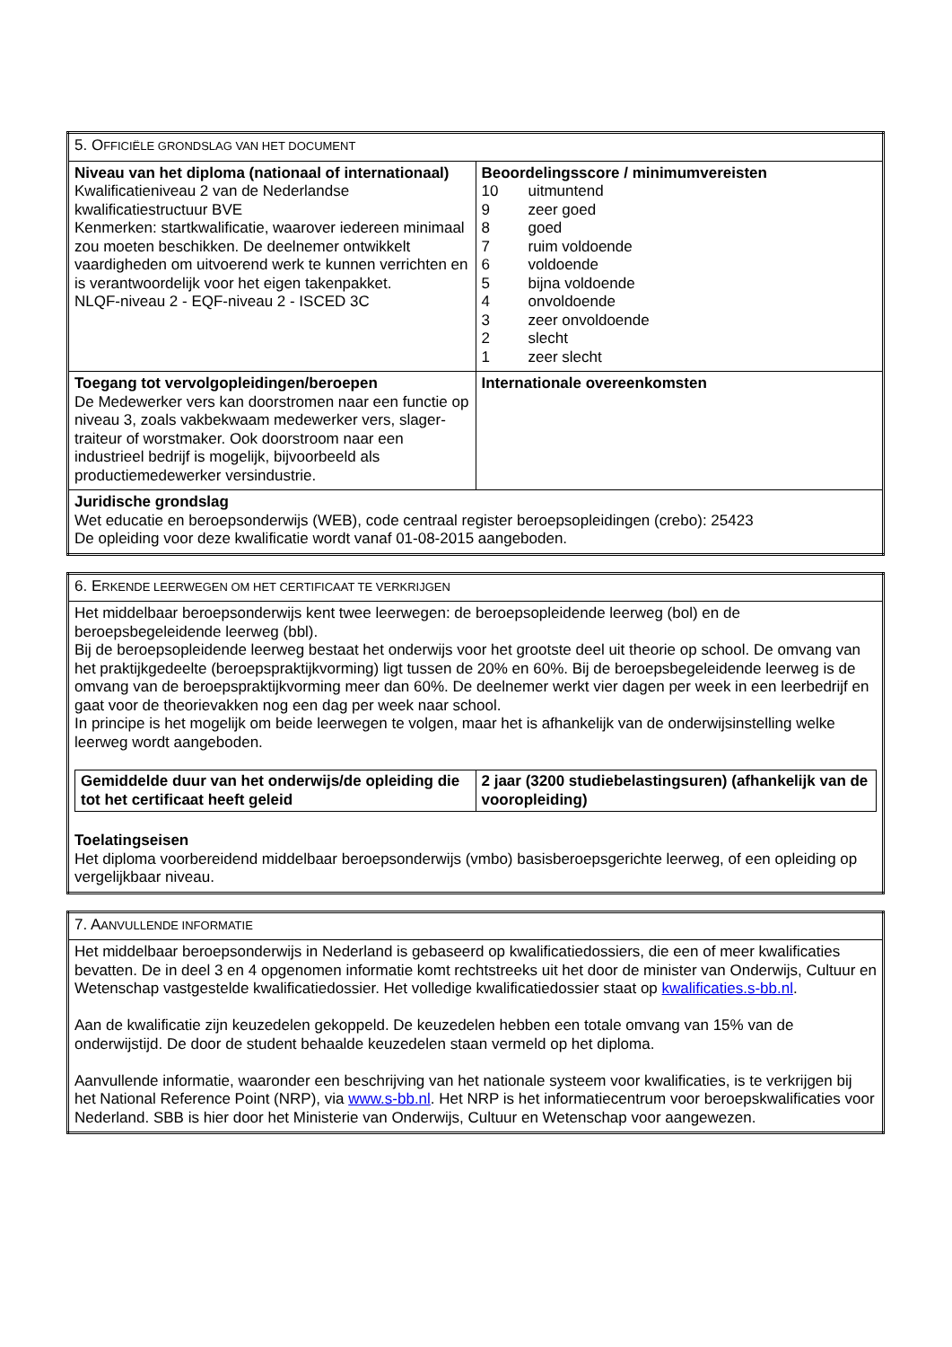| 5. O FFICIËLE GRONDSLAG VAN HET DOCUMENT | |
| --- | --- |
| Niveau van het diploma (nationaal of internationaal) Kwalificatieniveau 2 van de Nederlandse kwalificatiestructuur BVE Kenmerken: startkwalificatie, waarover iedereen minimaal zou moeten beschikken. De deelnemer ontwikkelt vaardigheden om uitvoerend werk te kunnen verrichten en is verantwoordelijk voor het eigen takenpakket. NLQF-niveau 2 - EQF-niveau 2 - ISCED 3C | Beoordelingsscore / minimumvereisten 10 uitmuntend 9 zeer goed 8 goed 7 ruim voldoende 6 voldoende 5 bijna voldoende 4 onvoldoende 3 zeer onvoldoende 2 slecht 1 zeer slecht |
| Toegang tot vervolgopleidingen/beroepen De Medewerker vers kan doorstromen naar een functie op niveau 3, zoals vakbekwaam medewerker vers, slager-traiteur of worstmaker. Ook doorstroom naar een industrieel bedrijf is mogelijk, bijvoorbeeld als productiemedewerker versindustrie. | Internationale overeenkomsten |
| Juridische grondslag Wet educatie en beroepsonderwijs (WEB), code centraal register beroepsopleidingen (crebo): 25423 De opleiding voor deze kwalificatie wordt vanaf 01-08-2015 aangeboden. | |
| 6. E RKENDE LEERWEGEN OM HET CERTIFICAAT TE VERKRIJGEN |
| --- |
| Het middelbaar beroepsonderwijs kent twee leerwegen: de beroepsopleidende leerweg (bol) en de beroepsbegeleidende leerweg (bbl). Bij de beroepsopleidende leerweg bestaat het onderwijs voor het grootste deel uit theorie op school. De omvang van het praktijkgedeelte (beroepspraktijkvorming) ligt tussen de 20% en 60%. Bij de beroepsbegeleidende leerweg is de omvang van de beroepspraktijkvorming meer dan 60%. De deelnemer werkt vier dagen per week in een leerbedrijf en gaat voor de theorievakken nog een dag per week naar school. In principe is het mogelijk om beide leerwegen te volgen, maar het is afhankelijk van de onderwijsinstelling welke leerweg wordt aangeboden. / Gemiddelde duur van het onderwijs/de opleiding die tot het certificaat heeft geleid / 2 jaar (3200 studiebelastingsuren) (afhankelijk van de vooropleiding) / Toelatingseisen Het diploma voorbereidend middelbaar beroepsonderwijs (vmbo) basisberoepsgerichte leerweg, of een opleiding op vergelijkbaar niveau. |
| 7. A ANVULLENDE INFORMATIE |
| --- |
| Het middelbaar beroepsonderwijs in Nederland is gebaseerd op kwalificatiedossiers, die een of meer kwalificaties bevatten. De in deel 3 en 4 opgenomen informatie komt rechtstreeks uit het door de minister van Onderwijs, Cultuur en Wetenschap vastgestelde kwalificatiedossier. Het volledige kwalificatiedossier staat op kwalificaties.s-bb.nl . Aan de kwalificatie zijn keuzedelen gekoppeld. De keuzedelen hebben een totale omvang van 15% van de onderwijstijd. De door de student behaalde keuzedelen staan vermeld op het diploma. Aanvullende informatie, waaronder een beschrijving van het nationale systeem voor kwalificaties, is te verkrijgen bij het National Reference Point (NRP), via www.s-bb.nl . Het NRP is het informatiecentrum voor beroepskwalificaties voor Nederland. SBB is hier door het Ministerie van Onderwijs, Cultuur en Wetenschap voor aangewezen. |